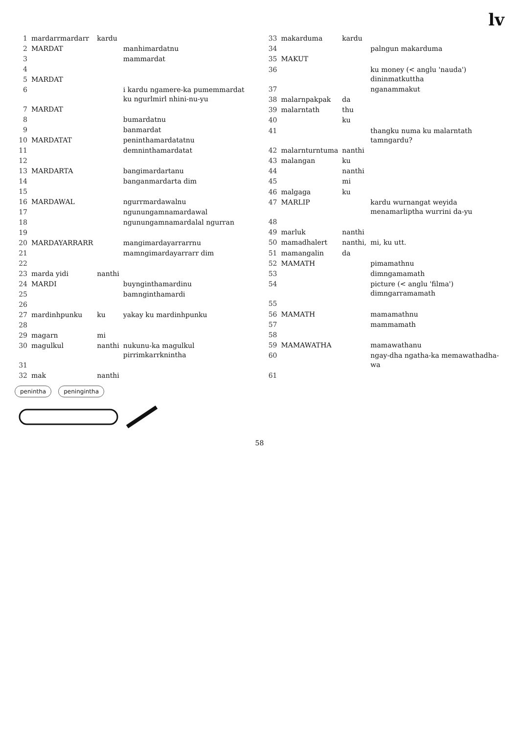lv
| 1 | mardarrmardarr | kardu | |
| 2 | MARDAT | | manhimardatnu |
| 3 | | | mammardat |
| 4 | | | |
| 5 | MARDAT | | |
| 6 | | | i kardu ngamere-ka pumemmardat ku ngurlmirl nhini-nu-yu |
| 7 | MARDAT | | |
| 8 | | | bumardatnu |
| 9 | | | banmardat |
| 10 | MARDATAT | | peninthamardatatnu |
| 11 | | | demninthamardatat |
| 12 | | | |
| 13 | MARDARTA | | bangimardartanu |
| 14 | | | banganmardarta dim |
| 15 | | | |
| 16 | MARDAWAL | | ngurrmardawalnu |
| 17 | | | ngunungamnamardawal |
| 18 | | | ngunungamnamardalal ngurran |
| 19 | | | |
| 20 | MARDAYARRARR | | mangimardayarrarrnu |
| 21 | | | mamngimardayarrarr dim |
| 22 | | | |
| 23 | marda yidi | nanthi | |
| 24 | MARDI | | buynginthamardinu |
| 25 | | | bamnginthamardi |
| 26 | | | |
| 27 | mardinhpunku | ku | yakay ku mardinhpunku |
| 28 | | | |
| 29 | magarn | mi | |
| 30 | magulkul | nanthi | nukunu-ka magulkul pirrimkarrknintha |
| 31 | | | |
| 32 | mak | nanthi | |
| 33 | makarduma | kardu | |
| 34 | | | palngun makarduma |
| 35 | MAKUT | | |
| 36 | | | ku money (< anglu 'nauda') dininmatkuttha |
| 37 | | | nganammakut |
| 38 | malarnpakpak | da | |
| 39 | malarntath | thu | |
| 40 | | ku | |
| 41 | | | thangku numa ku malarntath tamngardu? |
| 42 | malarnturntuma | nanthi | |
| 43 | malangan | ku | |
| 44 | | nanthi | |
| 45 | | mi | |
| 46 | malgaga | ku | |
| 47 | MARLIP | | kardu wurnangat weyida menamarliptha wurrini da-yu |
| 48 | | | |
| 49 | marluk | nanthi | |
| 50 | mamadhalert | nanthi, | mi, ku utt. |
| 51 | mamangalin | da | |
| 52 | MAMATH | | pimamathnu |
| 53 | | | dimngamamath |
| 54 | | | picture (< anglu 'filma') dimngarramamath |
| 55 | | | |
| 56 | MAMATH | | mamamathnu |
| 57 | | | mammamath |
| 58 | | | |
| 59 | MAMAWATHA | | mamawathanu |
| 60 | | | ngay-dha ngatha-ka memawathadha-wa |
| 61 | | | |
penintha
peninginthа
58